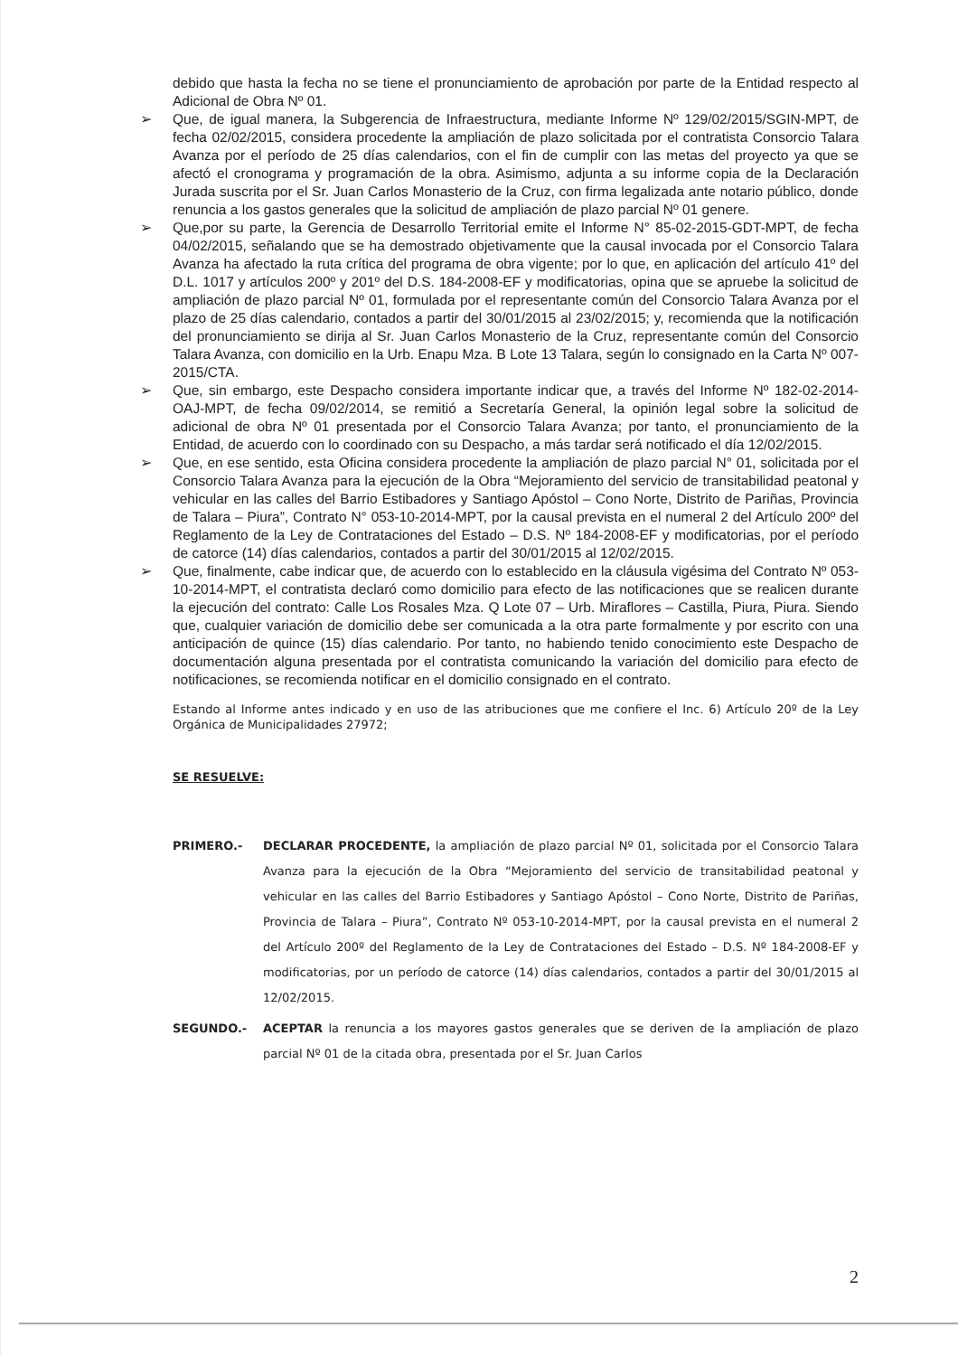debido que hasta la fecha no se tiene el pronunciamiento de aprobación por parte de la Entidad respecto al Adicional de Obra Nº 01.
➢ Que, de igual manera, la Subgerencia de Infraestructura, mediante Informe Nº 129/02/2015/SGIN-MPT, de fecha 02/02/2015, considera procedente la ampliación de plazo solicitada por el contratista Consorcio Talara Avanza por el período de 25 días calendarios, con el fin de cumplir con las metas del proyecto ya que se afectó el cronograma y programación de la obra. Asimismo, adjunta a su informe copia de la Declaración Jurada suscrita por el Sr. Juan Carlos Monasterio de la Cruz, con firma legalizada ante notario público, donde renuncia a los gastos generales que la solicitud de ampliación de plazo parcial Nº 01 genere.
➢ Que,por su parte, la Gerencia de Desarrollo Territorial emite el Informe N° 85-02-2015-GDT-MPT, de fecha 04/02/2015, señalando que se ha demostrado objetivamente que la causal invocada por el Consorcio Talara Avanza ha afectado la ruta crítica del programa de obra vigente; por lo que, en aplicación del artículo 41º del D.L. 1017 y artículos 200º y 201º del D.S. 184-2008-EF y modificatorias, opina que se apruebe la solicitud de ampliación de plazo parcial Nº 01, formulada por el representante común del Consorcio Talara Avanza por el plazo de 25 días calendario, contados a partir del 30/01/2015 al 23/02/2015; y, recomienda que la notificación del pronunciamiento se dirija al Sr. Juan Carlos Monasterio de la Cruz, representante común del Consorcio Talara Avanza, con domicilio en la Urb. Enapu Mza. B Lote 13 Talara, según lo consignado en la Carta Nº 007-2015/CTA.
➢ Que, sin embargo, este Despacho considera importante indicar que, a través del Informe Nº 182-02-2014-OAJ-MPT, de fecha 09/02/2014, se remitió a Secretaría General, la opinión legal sobre la solicitud de adicional de obra Nº 01 presentada por el Consorcio Talara Avanza; por tanto, el pronunciamiento de la Entidad, de acuerdo con lo coordinado con su Despacho, a más tardar será notificado el día 12/02/2015.
➢ Que, en ese sentido, esta Oficina considera procedente la ampliación de plazo parcial N° 01, solicitada por el Consorcio Talara Avanza para la ejecución de la Obra “Mejoramiento del servicio de transitabilidad peatonal y vehicular en las calles del Barrio Estibadores y Santiago Apóstol – Cono Norte, Distrito de Pariñas, Provincia de Talara – Piura”, Contrato N° 053-10-2014-MPT, por la causal prevista en el numeral 2 del Artículo 200º del Reglamento de la Ley de Contrataciones del Estado – D.S. Nº 184-2008-EF y modificatorias, por el período de catorce (14) días calendarios, contados a partir del 30/01/2015 al 12/02/2015.
➢ Que, finalmente, cabe indicar que, de acuerdo con lo establecido en la cláusula vigésima del Contrato Nº 053-10-2014-MPT, el contratista declaró como domicilio para efecto de las notificaciones que se realicen durante la ejecución del contrato: Calle Los Rosales Mza. Q Lote 07 – Urb. Miraflores – Castilla, Piura, Piura. Siendo que, cualquier variación de domicilio debe ser comunicada a la otra parte formalmente y por escrito con una anticipación de quince (15) días calendario. Por tanto, no habiendo tenido conocimiento este Despacho de documentación alguna presentada por el contratista comunicando la variación del domicilio para efecto de notificaciones, se recomienda notificar en el domicilio consignado en el contrato.
Estando al Informe antes indicado y en uso de las atribuciones que me confiere el Inc. 6) Artículo 20º de la Ley Orgánica de Municipalidades 27972;
SE RESUELVE:
PRIMERO.- DECLARAR PROCEDENTE, la ampliación de plazo parcial Nº 01, solicitada por el Consorcio Talara Avanza para la ejecución de la Obra “Mejoramiento del servicio de transitabilidad peatonal y vehicular en las calles del Barrio Estibadores y Santiago Apóstol – Cono Norte, Distrito de Pariñas, Provincia de Talara – Piura”, Contrato Nº 053-10-2014-MPT, por la causal prevista en el numeral 2 del Artículo 200º del Reglamento de la Ley de Contrataciones del Estado – D.S. Nº 184-2008-EF y modificatorias, por un período de catorce (14) días calendarios, contados a partir del 30/01/2015 al 12/02/2015.
SEGUNDO.- ACEPTAR la renuncia a los mayores gastos generales que se deriven de la ampliación de plazo parcial Nº 01 de la citada obra, presentada por el Sr. Juan Carlos
2